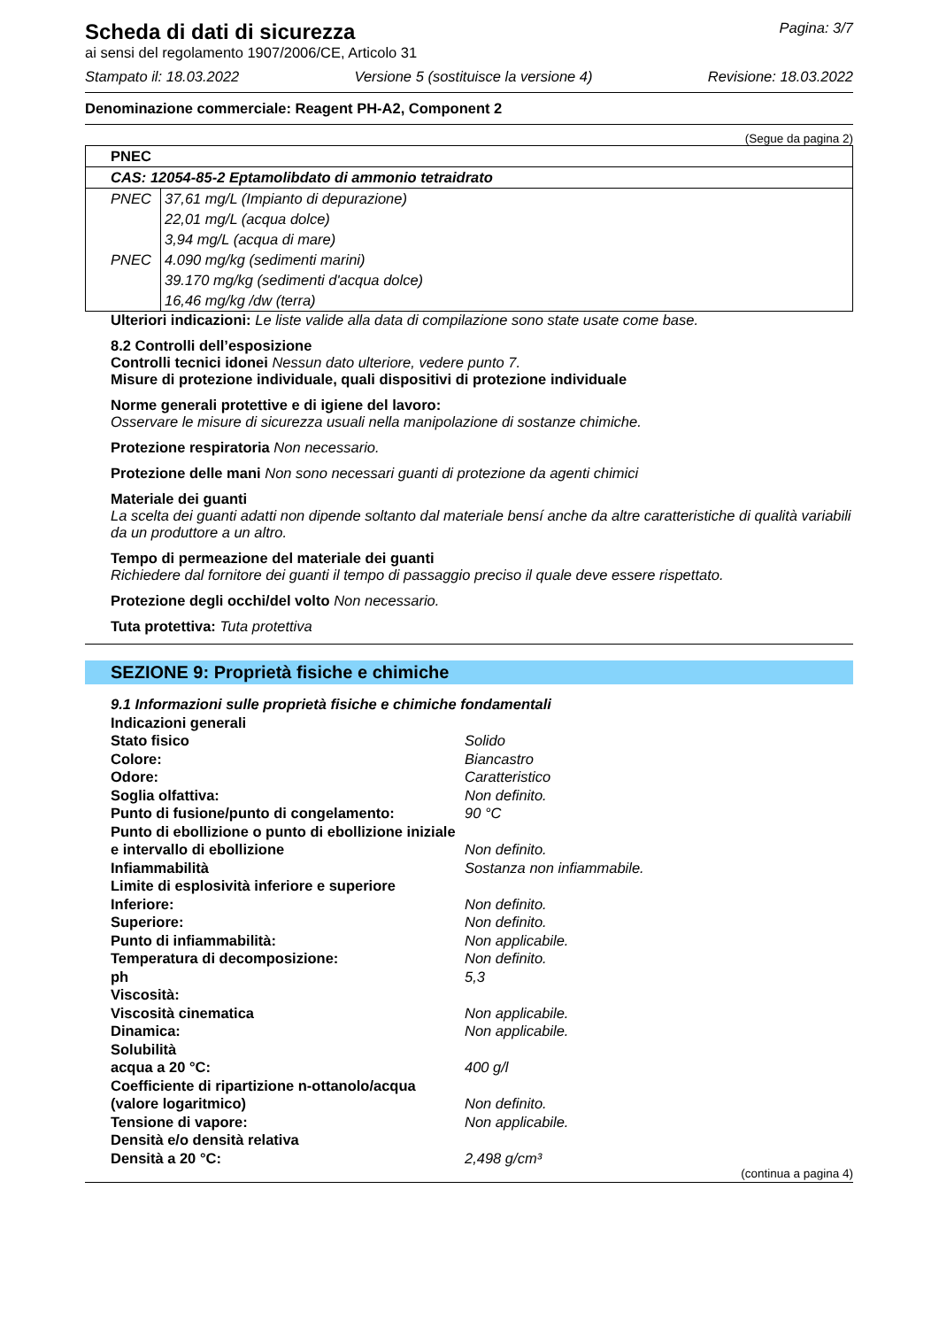Scheda di dati di sicurezza
Pagina: 3/7
ai sensi del regolamento 1907/2006/CE, Articolo 31
Stampato il: 18.03.2022 Versione 5 (sostituisce la versione 4) Revisione: 18.03.2022
Denominazione commerciale: Reagent PH-A2, Component 2
(Segue da pagina 2)
| PNEC | |
| CAS: 12054-85-2 Eptamolibdato di ammonio tetraidrato | |
| PNEC | 37,61 mg/L (Impianto di depurazione) |
| | 22,01 mg/L (acqua dolce) |
| | 3,94 mg/L (acqua di mare) |
| PNEC | 4.090 mg/kg (sedimenti marini) |
| | 39.170 mg/kg (sedimenti d'acqua dolce) |
| | 16,46 mg/kg /dw (terra) |
Ulteriori indicazioni: Le liste valide alla data di compilazione sono state usate come base.
8.2 Controlli dell’esposizione
Controlli tecnici idonei Nessun dato ulteriore, vedere punto 7.
Misure di protezione individuale, quali dispositivi di protezione individuale
Norme generali protettive e di igiene del lavoro:
Osservare le misure di sicurezza usuali nella manipolazione di sostanze chimiche.
Protezione respiratoria Non necessario.
Protezione delle mani Non sono necessari guanti di protezione da agenti chimici
Materiale dei guanti
La scelta dei guanti adatti non dipende soltanto dal materiale bensí anche da altre caratteristiche di qualità variabili da un produttore a un altro.
Tempo di permeazione del materiale dei guanti
Richiedere dal fornitore dei guanti il tempo di passaggio preciso il quale deve essere rispettato.
Protezione degli occhi/del volto Non necessario.
Tuta protettiva: Tuta protettiva
SEZIONE 9: Proprietà fisiche e chimiche
| 9.1 Informazioni sulle proprietà fisiche e chimiche fondamentali | |
| Indicazioni generali | |
| Stato fisico | Solido |
| Colore: | Biancastro |
| Odore: | Caratteristico |
| Soglia olfattiva: | Non definito. |
| Punto di fusione/punto di congelamento: | 90 °C |
| Punto di ebollizione o punto di ebollizione iniziale e intervallo di ebollizione | Non definito. |
| Infiammabilità | Sostanza non infiammabile. |
| Limite di esplosività inferiore e superiore | |
| Inferiore: | Non definito. |
| Superiore: | Non definito. |
| Punto di infiammabilità: | Non applicabile. |
| Temperatura di decomposizione: | Non definito. |
| ph | 5,3 |
| Viscosità: | |
| Viscosità cinematica | Non applicabile. |
| Dinamica: | Non applicabile. |
| Solubilità | |
| acqua a 20 °C: | 400 g/l |
| Coefficiente di ripartizione n-ottanolo/acqua (valore logaritmico) | Non definito. |
| Tensione di vapore: | Non applicabile. |
| Densità e/o densità relativa | |
| Densità a 20 °C: | 2,498 g/cm³ |
(continua a pagina 4)